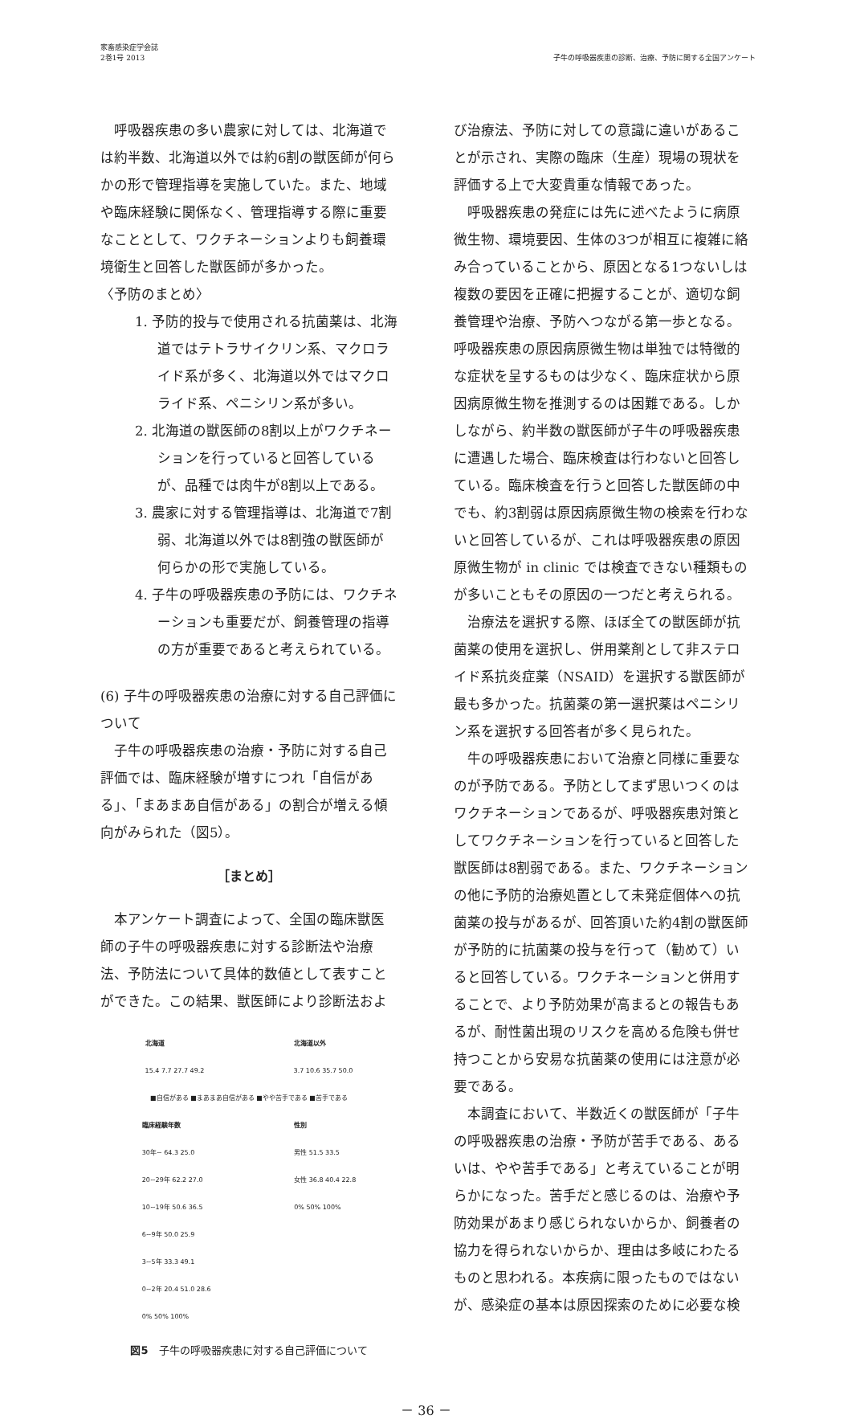家畜感染症学会誌
2巻1号 2013
子牛の呼吸器疾患の診断、治療、予防に関する全国アンケート
呼吸器疾患の多い農家に対しては、北海道では約半数、北海道以外では約6割の獣医師が何らかの形で管理指導を実施していた。また、地域や臨床経験に関係なく、管理指導する際に重要なこととして、ワクチネーションよりも飼養環境衛生と回答した獣医師が多かった。
〈予防のまとめ〉
1. 予防的投与で使用される抗菌薬は、北海道ではテトラサイクリン系、マクロライド系が多く、北海道以外ではマクロライド系、ペニシリン系が多い。
2. 北海道の獣医師の8割以上がワクチネーションを行っていると回答しているが、品種では肉牛が8割以上である。
3. 農家に対する管理指導は、北海道で7割弱、北海道以外では8割強の獣医師が何らかの形で実施している。
4. 子牛の呼吸器疾患の予防には、ワクチネーションも重要だが、飼養管理の指導の方が重要であると考えられている。
(6) 子牛の呼吸器疾患の治療に対する自己評価について
子牛の呼吸器疾患の治療・予防に対する自己評価では、臨床経験が増すにつれ「自信がある」、「まあまあ自信がある」の割合が増える傾向がみられた（図5）。
［まとめ］
本アンケート調査によって、全国の臨床獣医師の子牛の呼吸器疾患に対する診断法や治療法、予防法について具体的数値として表すことができた。この結果、獣医師により診断法およ
北海道
15.4 7.7 27.7 49.2
北海道以外
3.7 10.6 35.7 50.0
■自信がある ■まあまあ自信がある ■やや苦手である ■苦手である
臨床経験年数
30年~ 64.3 25.0
20~29年 62.2 27.0
10~19年 50.6 36.5
6~9年 50.0 25.9
3~5年 33.3 49.1
0~2年 20.4 51.0 28.6
0% 50% 100%
性別
男性 51.5 33.5
女性 36.8 40.4 22.8
0% 50% 100%
図5　子牛の呼吸器疾患に対する自己評価について
び治療法、予防に対しての意識に違いがあることが示され、実際の臨床（生産）現場の現状を評価する上で大変貴重な情報であった。
呼吸器疾患の発症には先に述べたように病原微生物、環境要因、生体の3つが相互に複雑に絡み合っていることから、原因となる1つないしは複数の要因を正確に把握することが、適切な飼養管理や治療、予防へつながる第一歩となる。呼吸器疾患の原因病原微生物は単独では特徴的な症状を呈するものは少なく、臨床症状から原因病原微生物を推測するのは困難である。しかしながら、約半数の獣医師が子牛の呼吸器疾患に遭遇した場合、臨床検査は行わないと回答している。臨床検査を行うと回答した獣医師の中でも、約3割弱は原因病原微生物の検索を行わないと回答しているが、これは呼吸器疾患の原因原微生物が in clinic では検査できない種類ものが多いこともその原因の一つだと考えられる。
治療法を選択する際、ほぼ全ての獣医師が抗菌薬の使用を選択し、併用薬剤として非ステロイド系抗炎症薬（NSAID）を選択する獣医師が最も多かった。抗菌薬の第一選択薬はペニシリン系を選択する回答者が多く見られた。
牛の呼吸器疾患において治療と同様に重要なのが予防である。予防としてまず思いつくのはワクチネーションであるが、呼吸器疾患対策としてワクチネーションを行っていると回答した獣医師は8割弱である。また、ワクチネーションの他に予防的治療処置として未発症個体への抗菌薬の投与があるが、回答頂いた約4割の獣医師が予防的に抗菌薬の投与を行って（勧めて）いると回答している。ワクチネーションと併用することで、より予防効果が高まるとの報告もあるが、耐性菌出現のリスクを高める危険も併せ持つことから安易な抗菌薬の使用には注意が必要である。
本調査において、半数近くの獣医師が「子牛の呼吸器疾患の治療・予防が苦手である、あるいは、やや苦手である」と考えていることが明らかになった。苦手だと感じるのは、治療や予防効果があまり感じられないからか、飼養者の協力を得られないからか、理由は多岐にわたるものと思われる。本疾病に限ったものではないが、感染症の基本は原因探索のために必要な検
－ 36 －